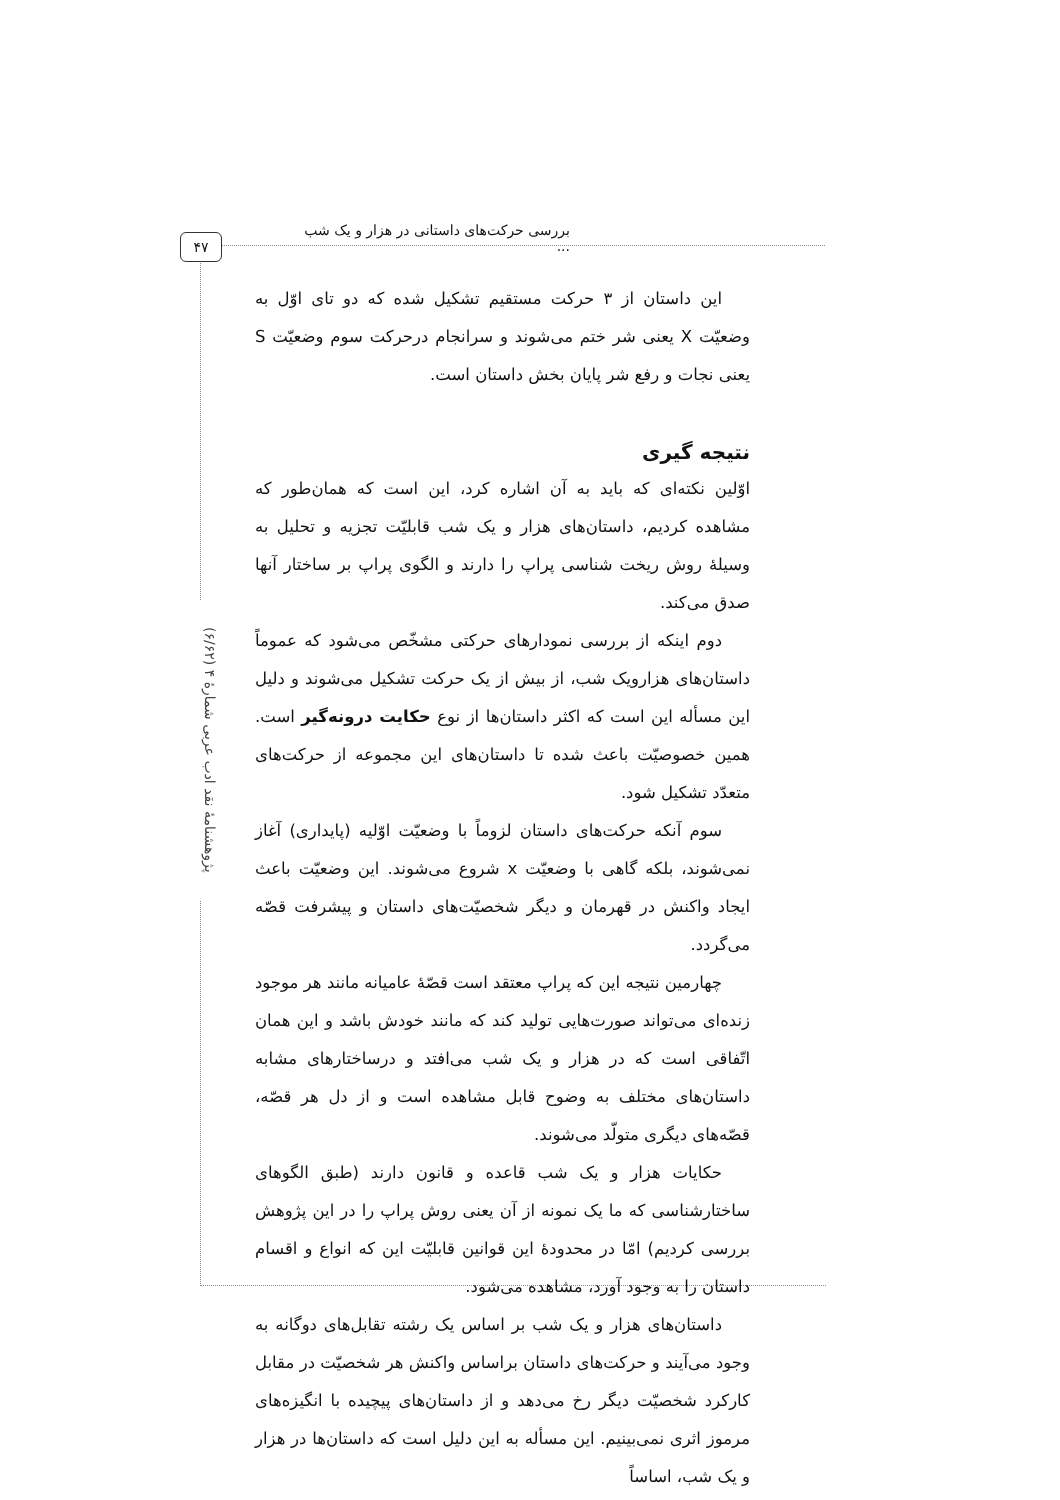بررسی حرکت‌های داستانی در هزار و یک شب ...
۴۷
پژوهشنامهٔ نقد ادب عربی شمارهٔ ۴ (۶/۶۲)
این داستان از ۳ حرکت مستقیم تشکیل شده که دو تای اوّل به وضعیّت X یعنی شر ختم می‌شوند و سرانجام درحرکت سوم وضعیّت S یعنی نجات و رفع شر پایان بخش داستان است.
نتیجه گیری
اوّلین نکته‌ای که باید به آن اشاره کرد، این است که همان‌طور که مشاهده کردیم، داستان‌های هزار و یک شب قابلیّت تجزیه و تحلیل به وسیلهٔ روش ریخت شناسی پراپ را دارند و الگوی پراپ بر ساختار آنها صدق می‌کند.
دوم اینکه از بررسی نمودارهای حرکتی مشخّص می‌شود که عموماً داستان‌های هزارویک شب، از بیش از یک حرکت تشکیل می‌شوند و دلیل این مسأله این است که اکثر داستان‌ها از نوع حکایت درونه‌گیر است. همین خصوصیّت باعث شده تا داستان‌های این مجموعه از حرکت‌های متعدّد تشکیل شود.
سوم آنکه حرکت‌های داستان لزوماً با وضعیّت اوّلیه (پایداری) آغاز نمی‌شوند، بلکه گاهی با وضعیّت x شروع می‌شوند. این وضعیّت باعث ایجاد واکنش در قهرمان و دیگر شخصیّت‌های داستان و پیشرفت قصّه می‌گردد.
چهارمین نتیجه این که پراپ معتقد است قصّهٔ عامیانه مانند هر موجود زنده‌ای می‌تواند صورت‌هایی تولید کند که مانند خودش باشد و این همان اتّفاقی است که در هزار و یک شب می‌افتد و درساختارهای مشابه داستان‌های مختلف به وضوح قابل مشاهده است و از دل هر قصّه، قصّه‌های دیگری متولّد می‌شوند.
حکایات هزار و یک شب قاعده و قانون دارند (طبق الگوهای ساختارشناسی که ما یک نمونه از آن یعنی روش پراپ را در این پژوهش بررسی کردیم) امّا در محدودهٔ این قوانین قابلیّت این که انواع و اقسام داستان را به وجود آورد، مشاهده می‌شود.
داستان‌های هزار و یک شب بر اساس یک رشته تقابل‌های دوگانه به وجود می‌آیند و حرکت‌های داستان براساس واکنش هر شخصیّت در مقابل کارکرد شخصیّت دیگر رخ می‌دهد و از داستان‌های پیچیده با انگیزه‌های مرموز اثری نمی‌بینیم. این مسأله به این دلیل است که داستان‌ها در هزار و یک شب، اساساً